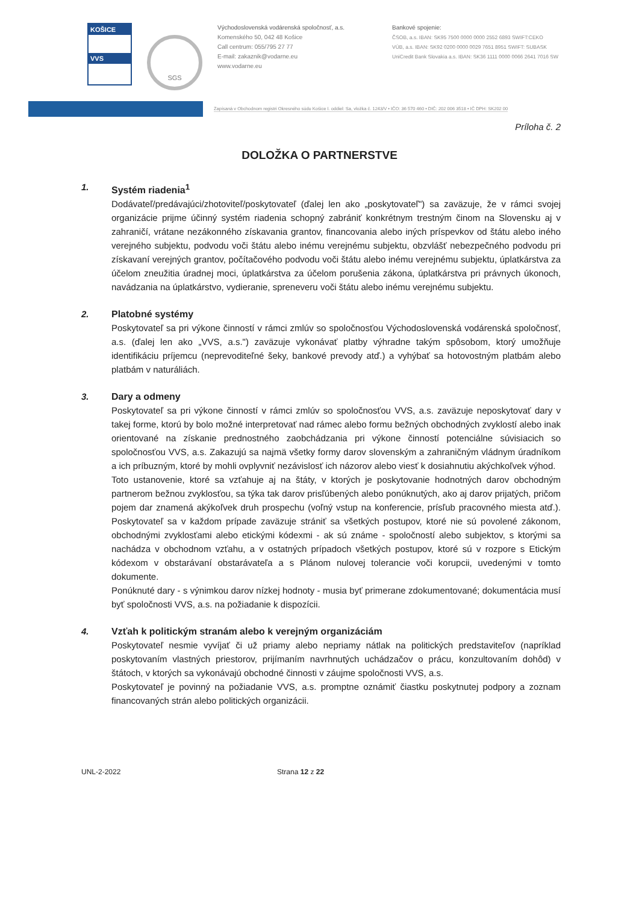KOŠICE
VVS
SGS
Východoslovenská vodárenská spoločnosť, a.s.
Komenského 50, 042 48 Košice
Call centrum: 055/795 27 77
E-mail: zakaznik@vodarne.eu
www.vodarne.eu
Bankové spojenie:
ČSOB, a.s. IBAN: SK95 7500 0000 0000 2552 6893 SWIFT:CEKO
VÚB, a.s. IBAN: SK92 0200 0000 0029 7651 8951 SWIFT: SUBASK
UniCredit Bank Slovakia a.s. IBAN: SK36 1111 0000 0066 2641 7016 SW
Zapísaná v Obchodnom registri Okresného súdu Košice I. oddiel: Sa, vložka č. 1243/V • IČO: 36 570 460 • DIČ: 202 006 3518 • IČ DPH: SK202 00
Príloha č. 2
DOLOŽKA O PARTNERSTVE
1. Systém riadenia<sup>1</sup>
Dodávateľ/predávajúci/zhotoviteľ/poskytovateľ (ďalej len ako „poskytovateľ") sa zaväzuje, že v rámci svojej organizácie prijme účinný systém riadenia schopný zabrániť konkrétnym trestným činom na Slovensku aj v zahraničí, vrátane nezákonného získavania grantov, financovania alebo iných príspevkov od štátu alebo iného verejného subjektu, podvodu voči štátu alebo inému verejnému subjektu, obzvlášť nebezpečného podvodu pri získavaní verejných grantov, počítačového podvodu voči štátu alebo inému verejnému subjektu, úplatkárstva za účelom zneužitia úradnej moci, úplatkárstva za účelom porušenia zákona, úplatkárstva pri právnych úkonoch, navádzania na úplatkárstvo, vydieranie, spreneveru voči štátu alebo inému verejnému subjektu.
2. Platobné systémy
Poskytovateľ sa pri výkone činností v rámci zmlúv so spoločnosťou Východoslovenská vodárenská spoločnosť, a.s. (ďalej len ako „VVS, a.s.") zaväzuje vykonávať platby výhradne takým spôsobom, ktorý umožňuje identifikáciu príjemcu (neprevoditeľné šeky, bankové prevody atď.) a vyhýbať sa hotovostným platbám alebo platbám v naturáliách.
3. Dary a odmeny
Poskytovateľ sa pri výkone činností v rámci zmlúv so spoločnosťou VVS, a.s. zaväzuje neposkytovať dary v takej forme, ktorú by bolo možné interpretovať nad rámec alebo formu bežných obchodných zvyklostí alebo inak orientované na získanie prednostného zaobchádzania pri výkone činností potenciálne súvisiacich so spoločnosťou VVS, a.s. Zakazujú sa najmä všetky formy darov slovenským a zahraničným vládnym úradníkom a ich príbuzným, ktoré by mohli ovplyvniť nezávislosť ich názorov alebo viesť k dosiahnutiu akýchkoľvek výhod.
Toto ustanovenie, ktoré sa vzťahuje aj na štáty, v ktorých je poskytovanie hodnotných darov obchodným partnerom bežnou zvyklosťou, sa týka tak darov prisľúbených alebo ponúknutých, ako aj darov prijatých, pričom pojem dar znamená akýkoľvek druh prospechu (voľný vstup na konferencie, prísľub pracovného miesta atď.). Poskytovateľ sa v každom prípade zaväzuje strániť sa všetkých postupov, ktoré nie sú povolené zákonom, obchodnými zvyklosťami alebo etickými kódexmi - ak sú známe - spoločností alebo subjektov, s ktorými sa nachádza v obchodnom vzťahu, a v ostatných prípadoch všetkých postupov, ktoré sú v rozpore s Etickým kódexom v obstarávaní obstarávateľa a s Plánom nulovej tolerancie voči korupcii, uvedenými v tomto dokumente.
Ponúknuté dary - s výnimkou darov nízkej hodnoty - musia byť primerane zdokumentované; dokumentácia musí byť spoločnosti VVS, a.s. na požiadanie k dispozícii.
4. Vzťah k politickým stranám alebo k verejným organizáciám
Poskytovateľ nesmie vyvíjať či už priamy alebo nepriamy nátlak na politických predstaviteľov (napríklad poskytovaním vlastných priestorov, prijímaním navrhnutých uchádzačov o prácu, konzultovaním dohôd) v štátoch, v ktorých sa vykonávajú obchodné činnosti v záujme spoločnosti VVS, a.s.
Poskytovateľ je povinný na požiadanie VVS, a.s. promptne oznámiť čiastku poskytnutej podpory a zoznam financovaných strán alebo politických organizácii.
UNL-2-2022 Strana 12 z 22